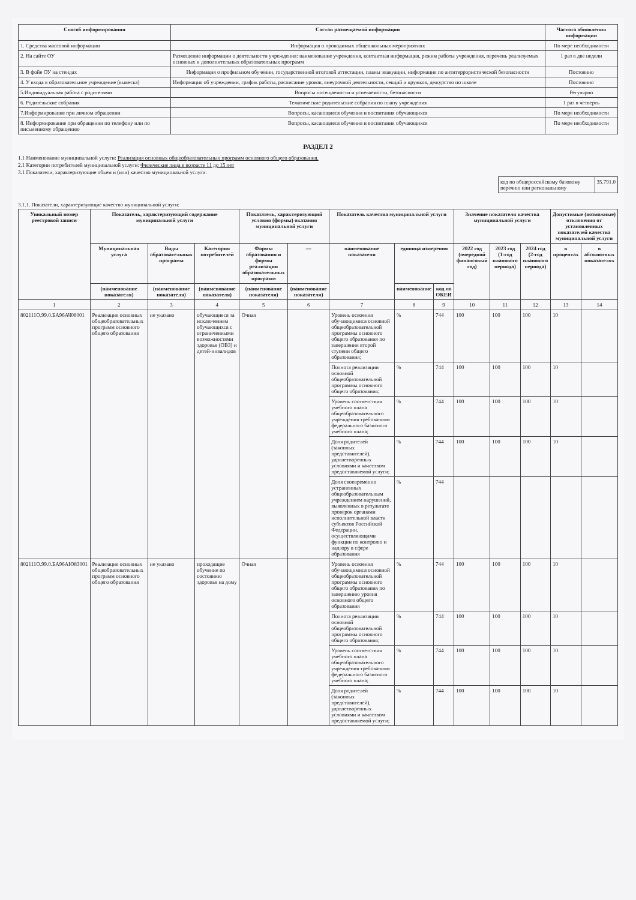| Способ информирования | Состав размещаемой информации | Частота обновления информации |
| --- | --- | --- |
| 1. Средства массовой информации | Информация о проводимых общешкольных мероприятиях | По мере необходимости |
| 2. На сайте ОУ | Размещение информации о деятельности учреждения: наименование учреждения, контактная информация, режим работы учреждения, перечень реализуемых основных и дополнительных образовательных программ | 1 раз в две недели |
| 3. В фойе ОУ на стендах | Информация о профильном обучении, государственной итоговой аттестации, планы эвакуации, информация по антитеррористической безопасности | Постоянно |
| 4. У входа в образовательное учреждение (вывеска) | Информация об учреждении, график работы, расписание уроков, внеурочной деятельности, секций и кружков, дежурство по школе | Постоянно |
| 5.Индивидуальная работа с родителями | Вопросы посещаемости и успеваемости, безопасности | Регулярно |
| 6. Родительские собрания | Тематические родительские собрания по плану учреждения | 1 раз в четверть |
| 7.Информирование при личном обращении | Вопросы, касающиеся обучения и воспитания обучающихся | По мере необходимости |
| 8. Информирование при обращении по телефону или по письменному обращению | Вопросы, касающиеся обучения и воспитания обучающихся | По мере необходимости |
РАЗДЕЛ 2
1.1 Наименование муниципальной услуги: Реализация основных общеобразовательных программ основного общего образования.
2.1 Категории потребителей муниципальной услуги: Физические лица в возрасте 11 до 15 лет
3.1 Показатели, характеризующие объем и (или) качество муниципальной услуги:
| код по общероссийскому базовому перечню или региональному | 35.791.0 |
3.1.1. Показатели, характеризующие качество муниципальной услуги:
| Уникальный номер реестровой записи | Показатель, характеризующий содержание муниципальной услуги | | | Показатель, характеризующий условия (формы) оказания муниципальной услуги | | Показатель качества муниципальной услуги | | | Значение показателя качества муниципальной услуги | | | Допустимые (возможные) отклонения от установленных показателей качества муниципальной услуги | |
| --- | --- | --- | --- | --- | --- | --- | --- | --- | --- | --- | --- | --- | --- |
| | Муниципальная услуга | Виды образовательных программ | Категория потребителей | Формы образования и формы реализации образовательных программ | — | наименование показателя | единица измерения | | 2022 год (очередной финансовый год) | 2023 год (1-год планового периода) | 2024 год (2-год планового периода) | в процентах | в абсолютных показателях |
| | (наименование показателя) | (наименование показателя) | (наименование показателя) | (наименование показателя) | (наименование показателя) | | наименование | код по ОКЕИ | | | | | |
| 1 | 2 | 3 | 4 | 5 | 6 | 7 | 8 | 9 | 10 | 11 | 12 | 13 | 14 |
| 802111О.99.0.БА96АЧ08001 | Реализация основных общеобразовательных программ основного общего образования | не указано | обучающиеся за исключением обучающихся с ограниченными возможностями здоровья (ОВЗ) и детей-инвалидов | Очная | | Уровень освоения обучающимися основной общеобразовательной программы основного общего образования по завершении второй ступени общего образования; | % | 744 | 100 | 100 | 100 | 10 | |
| | | | | | | Полнота реализации основной общеобразовательной программы основного общего образования; | % | 744 | 100 | 100 | 100 | 10 | |
| | | | | | | Уровень соответствия учебного плана общеобразовательного учреждения требованиям федерального базисного учебного плана; | % | 744 | 100 | 100 | 100 | 10 | |
| | | | | | | Доля родителей (законных представителей), удовлетворенных условиями и качеством предоставляемой услуги; | % | 744 | 100 | 100 | 100 | 10 | |
| | | | | | | Доля своевременно устраненных общеобразовательным учреждением нарушений, выявленных в результате проверок органами исполнительной власти субъектов Российской Федерации, осуществляющими функции по контролю и надзору в сфере образования | % | 744 | | | | | |
| 802111О.99.0.БА96АЮ83001 | Реализация основных общеобразовательных программ основного общего образования | не указано | проходящие обучение по состоянию здоровья на дому | Очная | | Уровень освоения обучающимися основной общеобразовательной программы основного общего образования по завершению уровня основного общего образования | % | 744 | 100 | 100 | 100 | 10 | |
| | | | | | | Полнота реализации основной общеобразовательной программы основного общего образования; | % | 744 | 100 | 100 | 100 | 10 | |
| | | | | | | Уровень соответствия учебного плана общеобразовательного учреждения требованиям федерального базисного учебного плана; | % | 744 | 100 | 100 | 100 | 10 | |
| | | | | | | Доля родителей (законных представителей), удовлетворенных условиями и качеством предоставляемой услуги; | % | 744 | 100 | 100 | 100 | 10 | |